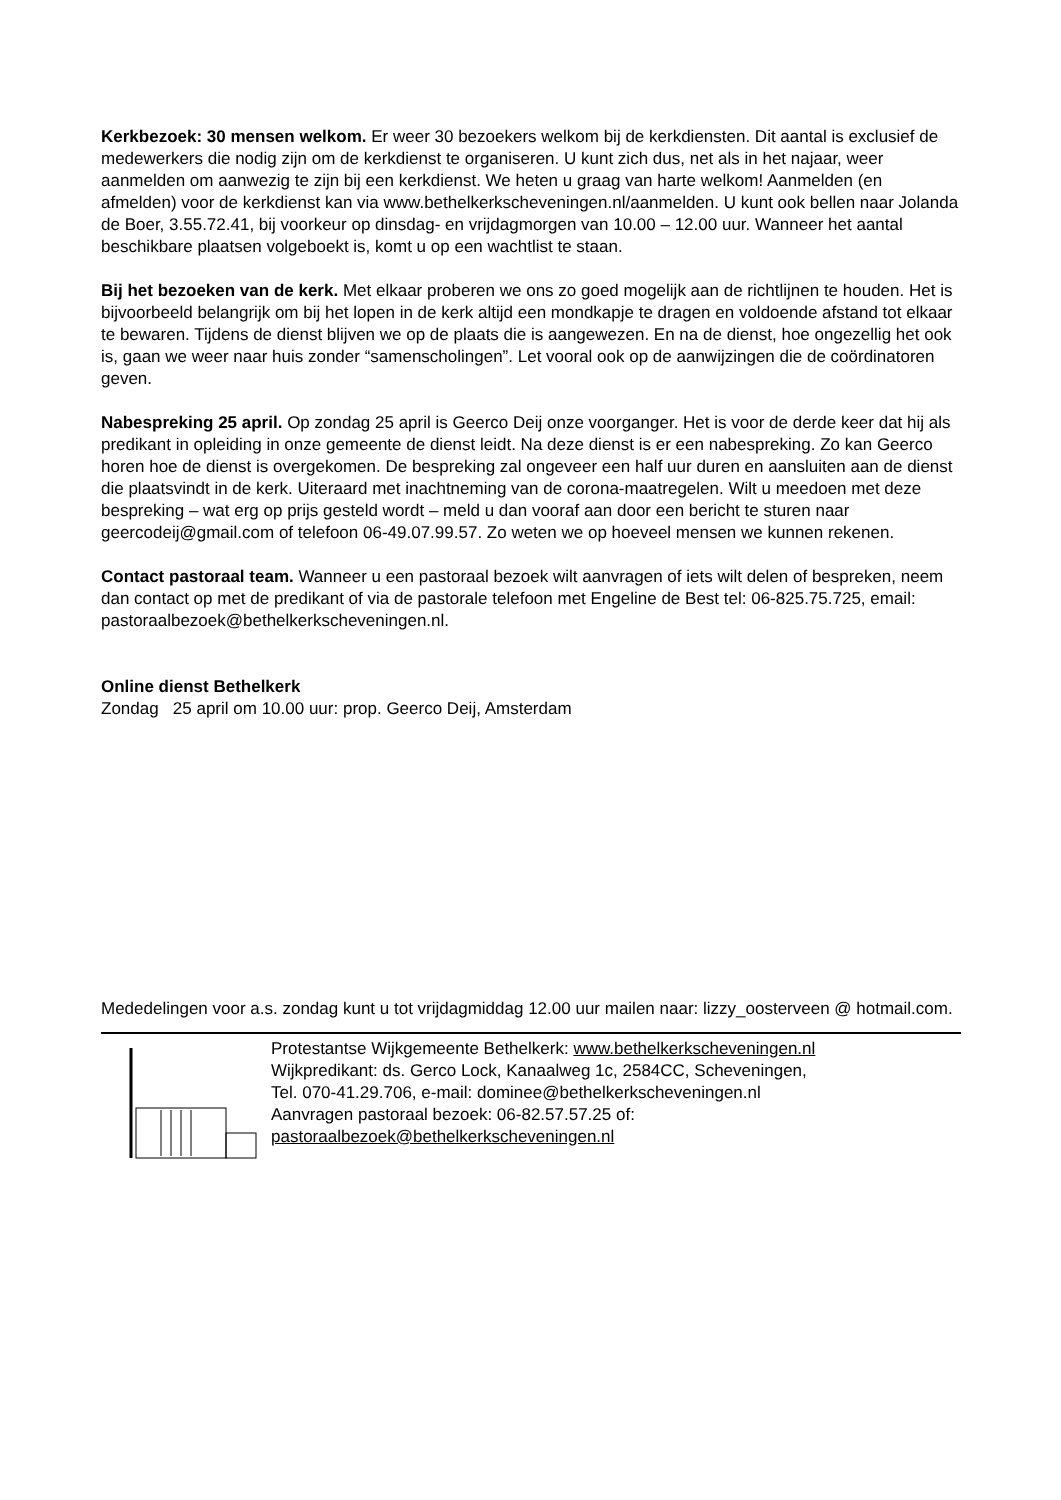Kerkbezoek: 30 mensen welkom. Er weer 30 bezoekers welkom bij de kerkdiensten. Dit aantal is exclusief de medewerkers die nodig zijn om de kerkdienst te organiseren. U kunt zich dus, net als in het najaar, weer aanmelden om aanwezig te zijn bij een kerkdienst. We heten u graag van harte welkom! Aanmelden (en afmelden) voor de kerkdienst kan via www.bethelkerkscheveningen.nl/aanmelden. U kunt ook bellen naar Jolanda de Boer, 3.55.72.41, bij voorkeur op dinsdag- en vrijdagmorgen van 10.00 – 12.00 uur. Wanneer het aantal beschikbare plaatsen volgeboekt is, komt u op een wachtlist te staan.
Bij het bezoeken van de kerk. Met elkaar proberen we ons zo goed mogelijk aan de richtlijnen te houden. Het is bijvoorbeeld belangrijk om bij het lopen in de kerk altijd een mondkapje te dragen en voldoende afstand tot elkaar te bewaren. Tijdens de dienst blijven we op de plaats die is aangewezen. En na de dienst, hoe ongezellig het ook is, gaan we weer naar huis zonder “samenscholingen”. Let vooral ook op de aanwijzingen die de coördinatoren geven.
Nabespreking 25 april. Op zondag 25 april is Geerco Deij onze voorganger. Het is voor de derde keer dat hij als predikant in opleiding in onze gemeente de dienst leidt. Na deze dienst is er een nabespreking. Zo kan Geerco horen hoe de dienst is overgekomen. De bespreking zal ongeveer een half uur duren en aansluiten aan de dienst die plaatsvindt in de kerk. Uiteraard met inachtneming van de corona-maatregelen. Wilt u meedoen met deze bespreking – wat erg op prijs gesteld wordt – meld u dan vooraf aan door een bericht te sturen naar geercodeij@gmail.com of telefoon 06-49.07.99.57. Zo weten we op hoeveel mensen we kunnen rekenen.
Contact pastoraal team. Wanneer u een pastoraal bezoek wilt aanvragen of iets wilt delen of bespreken, neem dan contact op met de predikant of via de pastorale telefoon met Engeline de Best tel: 06-825.75.725, email: pastoraalbezoek@bethelkerkscheveningen.nl.
Online dienst Bethelkerk
Zondag 25 april om 10.00 uur: prop. Geerco Deij, Amsterdam
Mededelingen voor a.s. zondag kunt u tot vrijdagmiddag 12.00 uur mailen naar: lizzy_oosterveen @ hotmail.com.
Protestantse Wijkgemeente Bethelkerk: www.bethelkerkscheveningen.nl
Wijkpredikant: ds. Gerco Lock, Kanaalweg 1c, 2584CC, Scheveningen,
Tel. 070-41.29.706, e-mail: dominee@bethelkerkscheveningen.nl
Aanvragen pastoraal bezoek: 06-82.57.57.25 of:
pastoraalbezoek@bethelkerkscheveningen.nl